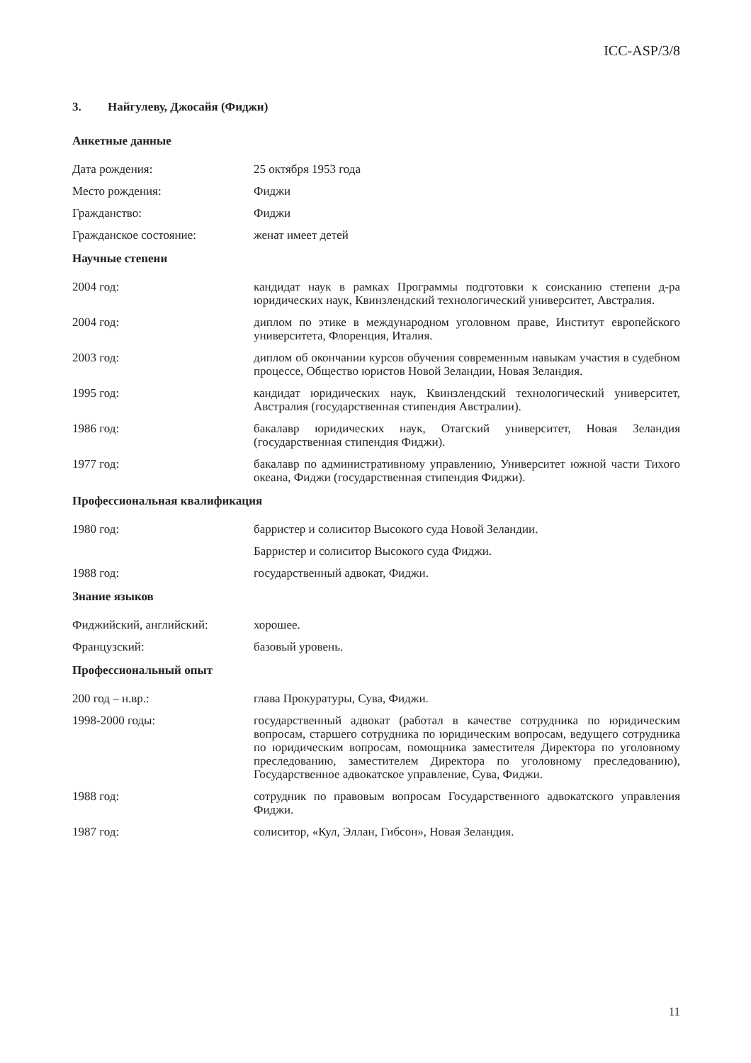ICC-ASP/3/8
3. Найгулеву, Джосайя (Фиджи)
Анкетные данные
Дата рождения: 25 октября 1953 года
Место рождения: Фиджи
Гражданство: Фиджи
Гражданское состояние: женат имеет детей
Научные степени
2004 год: кандидат наук в рамках Программы подготовки к соисканию степени д-ра юридических наук, Квинзлендский технологический университет, Австралия.
2004 год: диплом по этике в международном уголовном праве, Институт европейского университета, Флоренция, Италия.
2003 год: диплом об окончании курсов обучения современным навыкам участия в судебном процессе, Общество юристов Новой Зеландии, Новая Зеландия.
1995 год: кандидат юридических наук, Квинзлендский технологический университет, Австралия (государственная стипендия Австралии).
1986 год: бакалавр юридических наук, Отагский университет, Новая Зеландия (государственная стипендия Фиджи).
1977 год: бакалавр по административному управлению, Университет южной части Тихого океана, Фиджи (государственная стипендия Фиджи).
Профессиональная квалификация
1980 год: барристер и солиситор Высокого суда Новой Зеландии.
Барристер и солиситор Высокого суда Фиджи.
1988 год: государственный адвокат, Фиджи.
Знание языков
Фиджийский, английский: хорошее.
Французский: базовый уровень.
Профессиональный опыт
200 год – н.вр.: глава Прокуратуры, Сува, Фиджи.
1998-2000 годы: государственный адвокат (работал в качестве сотрудника по юридическим вопросам, старшего сотрудника по юридическим вопросам, ведущего сотрудника по юридическим вопросам, помощника заместителя Директора по уголовному преследованию, заместителем Директора по уголовному преследованию), Государственное адвокатское управление, Сува, Фиджи.
1988 год: сотрудник по правовым вопросам Государственного адвокатского управления Фиджи.
1987 год: солиситор, «Кул, Эллан, Гибсон», Новая Зеландия.
11